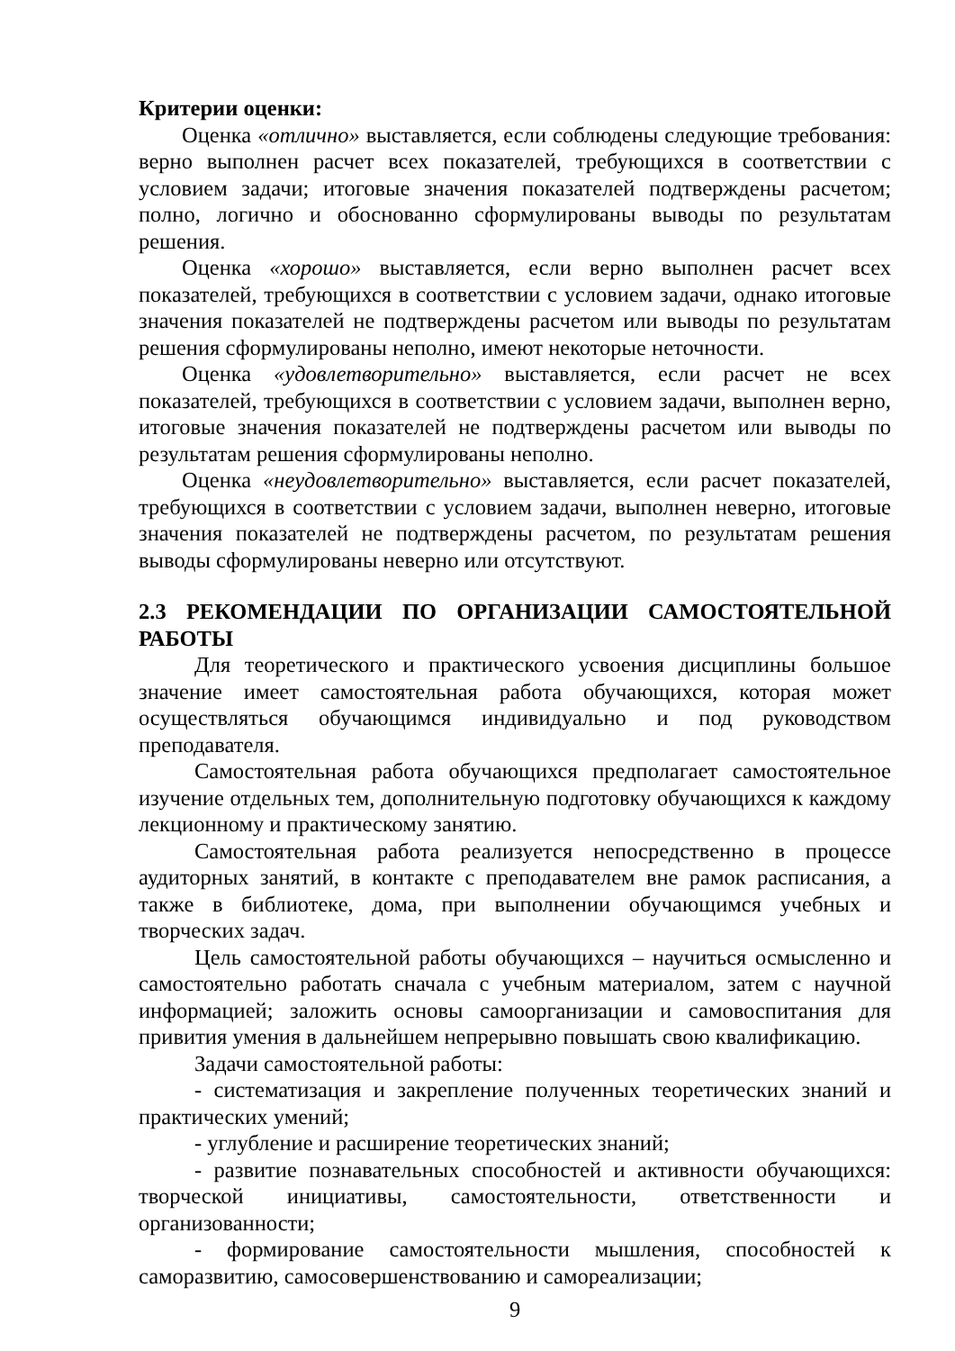Критерии оценки:
Оценка «отлично» выставляется, если соблюдены следующие требования: верно выполнен расчет всех показателей, требующихся в соответствии с условием задачи; итоговые значения показателей подтверждены расчетом; полно, логично и обоснованно сформулированы выводы по результатам решения.
Оценка «хорошо» выставляется, если верно выполнен расчет всех показателей, требующихся в соответствии с условием задачи, однако итоговые значения показателей не подтверждены расчетом или выводы по результатам решения сформулированы неполно, имеют некоторые неточности.
Оценка «удовлетворительно» выставляется, если расчет не всех показателей, требующихся в соответствии с условием задачи, выполнен верно, итоговые значения показателей не подтверждены расчетом или выводы по результатам решения сформулированы неполно.
Оценка «неудовлетворительно» выставляется, если расчет показателей, требующихся в соответствии с условием задачи, выполнен неверно, итоговые значения показателей не подтверждены расчетом, по результатам решения выводы сформулированы неверно или отсутствуют.
2.3 РЕКОМЕНДАЦИИ ПО ОРГАНИЗАЦИИ САМОСТОЯТЕЛЬНОЙ РАБОТЫ
Для теоретического и практического усвоения дисциплины большое значение имеет самостоятельная работа обучающихся, которая может осуществляться обучающимся индивидуально и под руководством преподавателя.
Самостоятельная работа обучающихся предполагает самостоятельное изучение отдельных тем, дополнительную подготовку обучающихся к каждому лекционному и практическому занятию.
Самостоятельная работа реализуется непосредственно в процессе аудиторных занятий, в контакте с преподавателем вне рамок расписания, а также в библиотеке, дома, при выполнении обучающимся учебных и творческих задач.
Цель самостоятельной работы обучающихся – научиться осмысленно и самостоятельно работать сначала с учебным материалом, затем с научной информацией; заложить основы самоорганизации и самовоспитания для привития умения в дальнейшем непрерывно повышать свою квалификацию.
Задачи самостоятельной работы:
- систематизация и закрепление полученных теоретических знаний и практических умений;
- углубление и расширение теоретических знаний;
- развитие познавательных способностей и активности обучающихся: творческой инициативы, самостоятельности, ответственности и организованности;
- формирование самостоятельности мышления, способностей к саморазвитию, самосовершенствованию и самореализации;
9